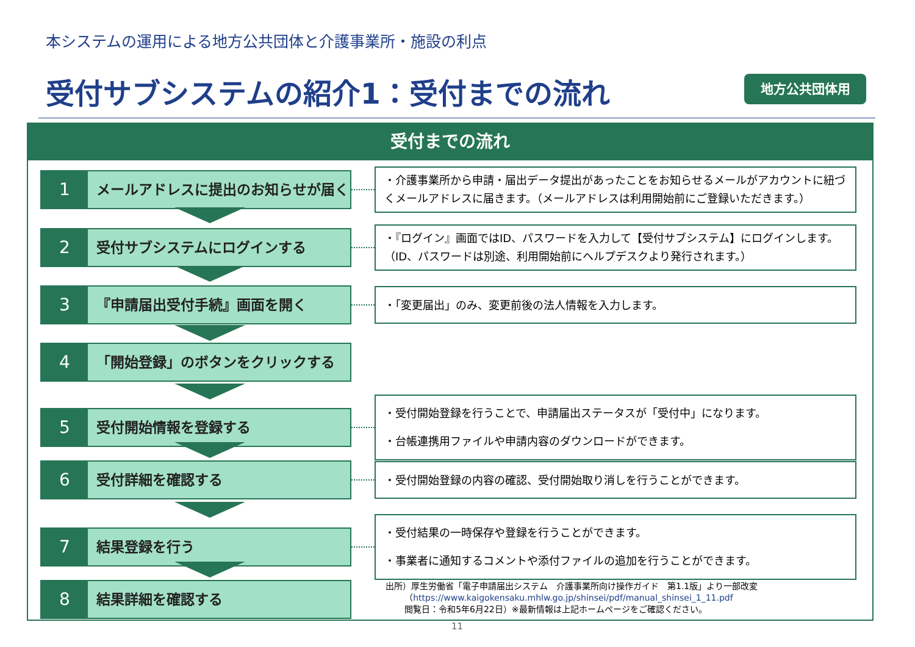本システムの運用による地方公共団体と介護事業所・施設の利点
受付サブシステムの紹介1：受付までの流れ
地方公共団体用
受付までの流れ
1
メールアドレスに提出のお知らせが届く
・介護事業所から申請・届出データ提出があったことをお知らせるメールがアカウントに紐づくメールアドレスに届きます。（メールアドレスは利用開始前にご登録いただきます。）
2
受付サブシステムにログインする
・『ログイン』画面ではID、パスワードを入力して【受付サブシステム】にログインします。（ID、パスワードは別途、利用開始前にヘルプデスクより発行されます。）
3
『申請届出受付手続』画面を開く
・「変更届出」のみ、変更前後の法人情報を入力します。
4
「開始登録」のボタンをクリックする
5
受付開始情報を登録する
・受付開始登録を行うことで、申請届出ステータスが「受付中」になります。
・台帳連携用ファイルや申請内容のダウンロードができます。
6
受付詳細を確認する
・受付開始登録の内容の確認、受付開始取り消しを行うことができます。
7
結果登録を行う
・受付結果の一時保存や登録を行うことができます。
・事業者に通知するコメントや添付ファイルの追加を行うことができます。
8
結果詳細を確認する
出所）厚生労働省「電子申請届出システム　介護事業所向け操作ガイド　第1.1版」より一部改変
（https://www.kaigokensaku.mhlw.go.jp/shinsei/pdf/manual_shinsei_1_11.pdf
閲覧日：令和5年6月22日）※最新情報は上記ホームページをご確認ください。
11